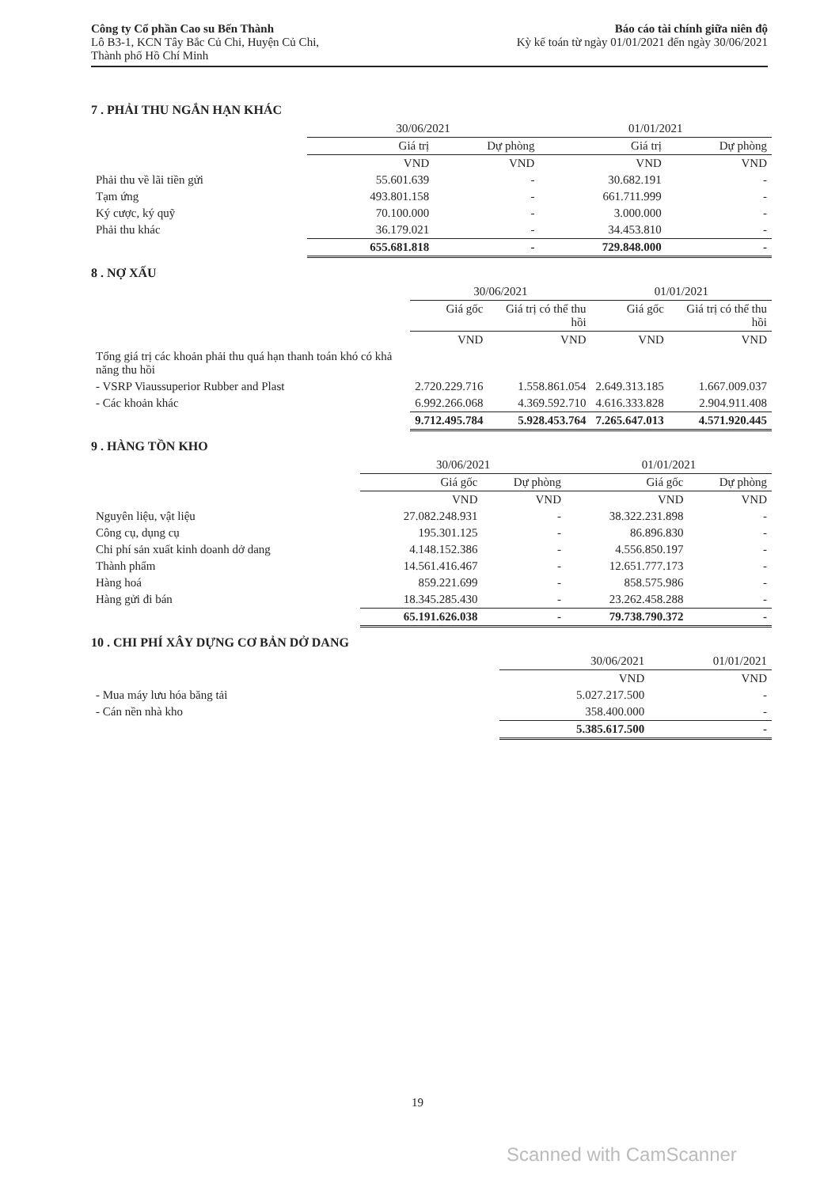Công ty Cổ phần Cao su Bến Thành
Lô B3-1, KCN Tây Bắc Củ Chi, Huyện Củ Chi,
Thành phố Hồ Chí Minh
Báo cáo tài chính giữa niên độ
Kỳ kế toán từ ngày 01/01/2021 đến ngày 30/06/2021
7 . PHẢI THU NGẮN HẠN KHÁC
| | 30/06/2021 | | 01/01/2021 | |
| --- | --- | --- | --- | --- |
| | Giá trị | Dự phòng | Giá trị | Dự phòng |
| | VND | VND | VND | VND |
| Phải thu về lãi tiền gửi | 55.601.639 | - | 30.682.191 | - |
| Tạm ứng | 493.801.158 | - | 661.711.999 | - |
| Ký cược, ký quỹ | 70.100.000 | - | 3.000.000 | - |
| Phải thu khác | 36.179.021 | - | 34.453.810 | - |
| | 655.681.818 | - | 729.848.000 | - |
8 . NỢ XẤU
| | 30/06/2021 | | 01/01/2021 | |
| --- | --- | --- | --- | --- |
| | Giá gốc | Giá trị có thể thu hồi | Giá gốc | Giá trị có thể thu hồi |
| | VND | VND | VND | VND |
| Tổng giá trị các khoản phải thu quá hạn thanh toán khó có khả năng thu hồi | | | | |
| - VSRP Viaussuperior Rubber and Plast | 2.720.229.716 | 1.558.861.054 | 2.649.313.185 | 1.667.009.037 |
| - Các khoản khác | 6.992.266.068 | 4.369.592.710 | 4.616.333.828 | 2.904.911.408 |
| | 9.712.495.784 | 5.928.453.764 | 7.265.647.013 | 4.571.920.445 |
9 . HÀNG TỒN KHO
| | 30/06/2021 | | 01/01/2021 | |
| --- | --- | --- | --- | --- |
| | Giá gốc | Dự phòng | Giá gốc | Dự phòng |
| | VND | VND | VND | VND |
| Nguyên liệu, vật liệu | 27.082.248.931 | - | 38.322.231.898 | - |
| Công cụ, dụng cụ | 195.301.125 | - | 86.896.830 | - |
| Chi phí sản xuất kinh doanh dở dang | 4.148.152.386 | - | 4.556.850.197 | - |
| Thành phẩm | 14.561.416.467 | - | 12.651.777.173 | - |
| Hàng hoá | 859.221.699 | - | 858.575.986 | - |
| Hàng gửi đi bán | 18.345.285.430 | - | 23.262.458.288 | - |
| | 65.191.626.038 | - | 79.738.790.372 | - |
10 . CHI PHÍ XÂY DỰNG CƠ BẢN DỞ DANG
| | 30/06/2021 | 01/01/2021 |
| --- | --- | --- |
| | VND | VND |
| - Mua máy lưu hóa băng tải | 5.027.217.500 | - |
| - Cán nền nhà kho | 358.400.000 | - |
| | 5.385.617.500 | - |
19
Scanned with CamScanner